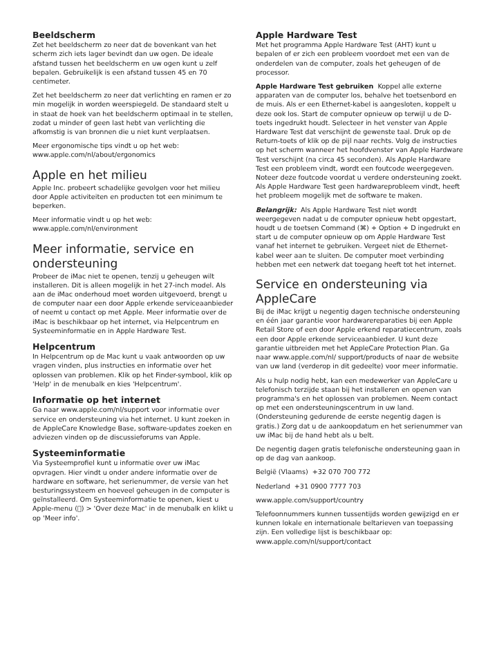Beeldscherm
Zet het beeldscherm zo neer dat de bovenkant van het scherm zich iets lager bevindt dan uw ogen. De ideale afstand tussen het beeldscherm en uw ogen kunt u zelf bepalen. Gebruikelijk is een afstand tussen 45 en 70 centimeter.
Zet het beeldscherm zo neer dat verlichting en ramen er zo min mogelijk in worden weerspiegeld. De standaard stelt u in staat de hoek van het beeldscherm optimaal in te stellen, zodat u minder of geen last hebt van verlichting die afkomstig is van bronnen die u niet kunt verplaatsen.
Meer ergonomische tips vindt u op het web: www.apple.com/nl/about/ergonomics
Apple en het milieu
Apple Inc. probeert schadelijke gevolgen voor het milieu door Apple activiteiten en producten tot een minimum te beperken.
Meer informatie vindt u op het web: www.apple.com/nl/environment
Meer informatie, service en ondersteuning
Probeer de iMac niet te openen, tenzij u geheugen wilt installeren. Dit is alleen mogelijk in het 27-inch model. Als aan de iMac onderhoud moet worden uitgevoerd, brengt u de computer naar een door Apple erkende serviceaanbieder of neemt u contact op met Apple. Meer informatie over de iMac is beschikbaar op het internet, via Helpcentrum en Systeeminformatie en in Apple Hardware Test.
Helpcentrum
In Helpcentrum op de Mac kunt u vaak antwoorden op uw vragen vinden, plus instructies en informatie over het oplossen van problemen. Klik op het Finder-symbool, klik op 'Help' in de menubalk en kies 'Helpcentrum'.
Informatie op het internet
Ga naar www.apple.com/nl/support voor informatie over service en ondersteuning via het internet. U kunt zoeken in de AppleCare Knowledge Base, software-updates zoeken en adviezen vinden op de discussieforums van Apple.
Systeeminformatie
Via Systeemprofiel kunt u informatie over uw iMac opvragen. Hier vindt u onder andere informatie over de hardware en software, het serienummer, de versie van het besturingssysteem en hoeveel geheugen in de computer is geïnstalleerd. Om Systeeminformatie te openen, kiest u Apple-menu () > 'Over deze Mac' in de menubalk en klikt u op 'Meer info'.
Apple Hardware Test
Met het programma Apple Hardware Test (AHT) kunt u bepalen of er zich een probleem voordoet met een van de onderdelen van de computer, zoals het geheugen of de processor.
Apple Hardware Test gebruiken Koppel alle externe apparaten van de computer los, behalve het toetsenbord en de muis. Als er een Ethernet-kabel is aangesloten, koppelt u deze ook los. Start de computer opnieuw op terwijl u de D-toets ingedrukt houdt. Selecteer in het venster van Apple Hardware Test dat verschijnt de gewenste taal. Druk op de Return-toets of klik op de pijl naar rechts. Volg de instructies op het scherm wanneer het hoofdvenster van Apple Hardware Test verschijnt (na circa 45 seconden). Als Apple Hardware Test een probleem vindt, wordt een foutcode weergegeven. Noteer deze foutcode voordat u verdere ondersteuning zoekt. Als Apple Hardware Test geen hardwareprobleem vindt, heeft het probleem mogelijk met de software te maken.
Belangrijk: Als Apple Hardware Test niet wordt weergegeven nadat u de computer opnieuw hebt opgestart, houdt u de toetsen Command (⌘) + Option + D ingedrukt en start u de computer opnieuw op om Apple Hardware Test vanaf het internet te gebruiken. Vergeet niet de Ethernet-kabel weer aan te sluiten. De computer moet verbinding hebben met een netwerk dat toegang heeft tot het internet.
Service en ondersteuning via AppleCare
Bij de iMac krijgt u negentig dagen technische ondersteuning en één jaar garantie voor hardwarereparaties bij een Apple Retail Store of een door Apple erkend reparatiecentrum, zoals een door Apple erkende serviceaanbieder. U kunt deze garantie uitbreiden met het AppleCare Protection Plan. Ga naar www.apple.com/nl/ support/products of naar de website van uw land (verderop in dit gedeelte) voor meer informatie.
Als u hulp nodig hebt, kan een medewerker van AppleCare u telefonisch terzijde staan bij het installeren en openen van programma's en het oplossen van problemen. Neem contact op met een ondersteuningscentrum in uw land. (Ondersteuning gedurende de eerste negentig dagen is gratis.) Zorg dat u de aankoopdatum en het serienummer van uw iMac bij de hand hebt als u belt.
De negentig dagen gratis telefonische ondersteuning gaan in op de dag van aankoop.
België (Vlaams) +32 070 700 772
Nederland +31 0900 7777 703
www.apple.com/support/country
Telefoonnummers kunnen tussentijds worden gewijzigd en er kunnen lokale en internationale beltarieven van toepassing zijn. Een volledige lijst is beschikbaar op: www.apple.com/nl/support/contact